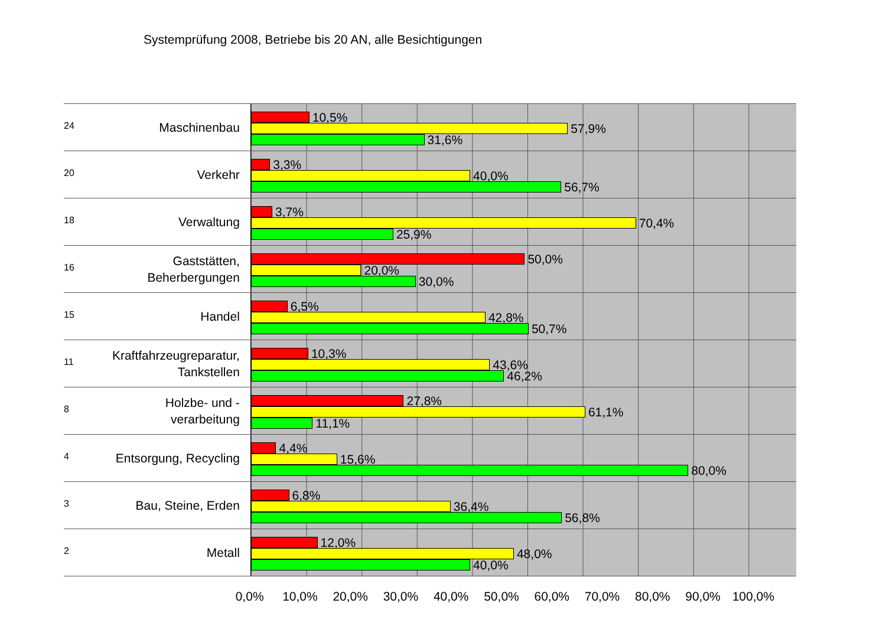Systemprüfung 2008, Betriebe bis 20 AN, alle Besichtigungen
24
Maschinenbau
10,5%
57,9%
31,6%
20
Verkehr
3,3%
40,0%
56,7%
18
Verwaltung
3,7%
70,4%
25,9%
16
Gaststätten,
Beherbergungen
50,0%
20,0%
30,0%
15
Handel
6,5%
42,8%
50,7%
11
Kraftfahrzeugreparatur,
Tankstellen
10,3%
43,6%
46,2%
8
Holzbe- und -
verarbeitung
27,8%
61,1%
11,1%
4
Entsorgung, Recycling
4,4%
15,6%
80,0%
3
Bau, Steine, Erden
6,8%
36,4%
56,8%
2
Metall
12,0%
48,0%
40,0%
0,0% 10,0% 20,0% 30,0% 40,0% 50,0% 60,0% 70,0% 80,0% 90,0% 100,0%